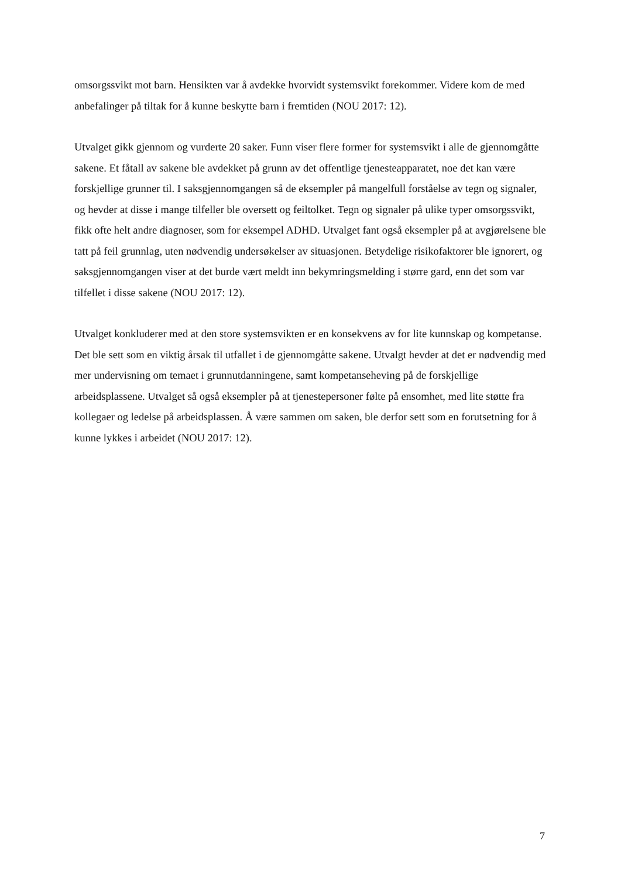omsorgssvikt mot barn. Hensikten var å avdekke hvorvidt systemsvikt forekommer. Videre kom de med anbefalinger på tiltak for å kunne beskytte barn i fremtiden (NOU 2017: 12).
Utvalget gikk gjennom og vurderte 20 saker. Funn viser flere former for systemsvikt i alle de gjennomgåtte sakene. Et fåtall av sakene ble avdekket på grunn av det offentlige tjenesteapparatet, noe det kan være forskjellige grunner til. I saksgjennomgangen så de eksempler på mangelfull forståelse av tegn og signaler, og hevder at disse i mange tilfeller ble oversett og feiltolket. Tegn og signaler på ulike typer omsorgssvikt, fikk ofte helt andre diagnoser, som for eksempel ADHD. Utvalget fant også eksempler på at avgjørelsene ble tatt på feil grunnlag, uten nødvendig undersøkelser av situasjonen. Betydelige risikofaktorer ble ignorert, og saksgjennomgangen viser at det burde vært meldt inn bekymringsmelding i større gard, enn det som var tilfellet i disse sakene (NOU 2017: 12).
Utvalget konkluderer med at den store systemsvikten er en konsekvens av for lite kunnskap og kompetanse. Det ble sett som en viktig årsak til utfallet i de gjennomgåtte sakene. Utvalgt hevder at det er nødvendig med mer undervisning om temaet i grunnutdanningene, samt kompetanseheving på de forskjellige arbeidsplassene. Utvalget så også eksempler på at tjenestepersoner følte på ensomhet, med lite støtte fra kollegaer og ledelse på arbeidsplassen. Å være sammen om saken, ble derfor sett som en forutsetning for å kunne lykkes i arbeidet (NOU 2017: 12).
7